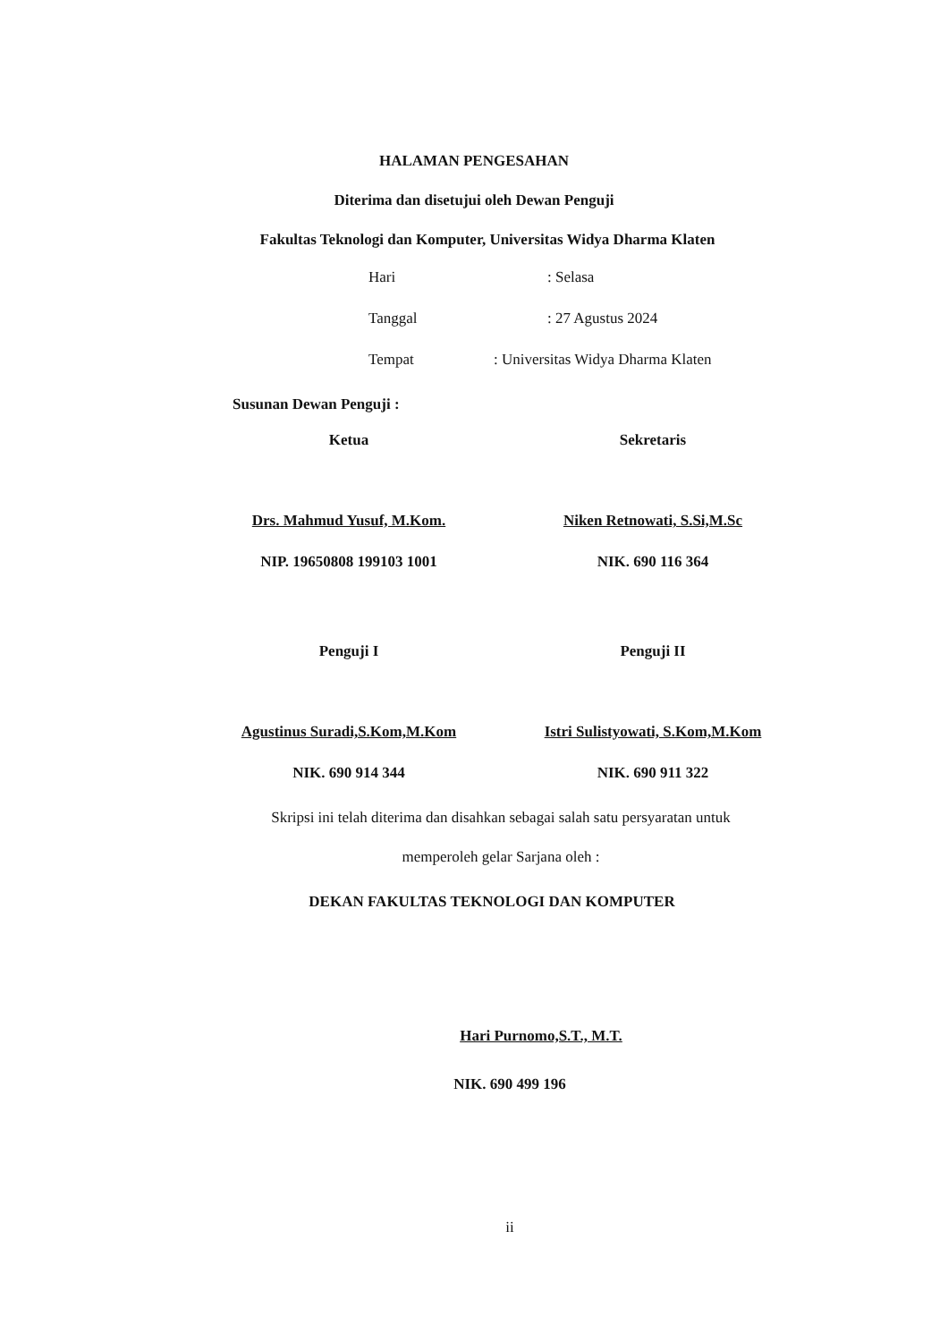HALAMAN PENGESAHAN
Diterima dan disetujui oleh Dewan Penguji
Fakultas Teknologi dan Komputer, Universitas Widya Dharma Klaten
Hari: Selasa
Tanggal: 27 Agustus 2024
Tempat: Universitas Widya Dharma Klaten
Susunan Dewan Penguji :
Ketua
Drs. Mahmud Yusuf, M.Kom.
NIP. 19650808 199103 1001
Sekretaris
Niken Retnowati, S.Si,M.Sc
NIK. 690 116 364
Penguji I
Agustinus Suradi,S.Kom,M.Kom
NIK. 690 914 344
Penguji II
Istri Sulistyowati, S.Kom,M.Kom
NIK. 690 911 322
Skripsi ini telah diterima dan disahkan sebagai salah satu persyaratan untuk
memperoleh gelar Sarjana oleh :
DEKAN FAKULTAS TEKNOLOGI DAN KOMPUTER
Hari Purnomo,S.T., M.T.
NIK. 690 499 196
ii